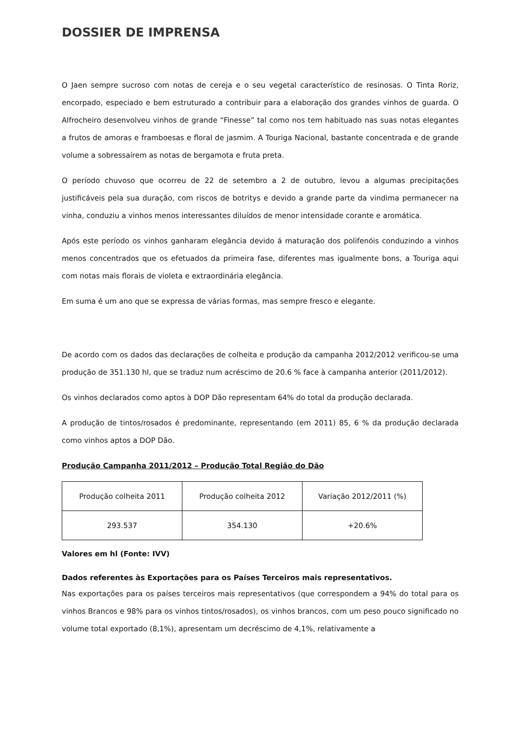DOSSIER DE IMPRENSA
O Jaen sempre sucroso com notas de cereja e o seu vegetal característico de resinosas. O Tinta Roriz, encorpado, especiado e bem estruturado a contribuir para a elaboração dos grandes vinhos de guarda. O Alfrocheiro desenvolveu vinhos de grande “Finesse” tal como nos tem habituado nas suas notas elegantes a frutos de amoras e framboesas e floral de jasmim. A Touriga Nacional, bastante concentrada e de grande volume a sobressaírem as notas de bergamota e fruta preta.
O período chuvoso que ocorreu de 22 de setembro a 2 de outubro, levou a algumas precipitações justificáveis pela sua duração, com riscos de botritys e devido a grande parte da vindima permanecer na vinha, conduziu a vinhos menos interessantes diluídos de menor intensidade corante e aromática.
Após este período os vinhos ganharam elegância devido á maturação dos polifenóis conduzindo a vinhos menos concentrados que os efetuados da primeira fase, diferentes mas igualmente bons, a Touriga aqui com notas mais florais de violeta e extraordinária elegância.
Em suma é um ano que se expressa de várias formas, mas sempre fresco e elegante.
De acordo com os dados das declarações de colheita e produção da campanha 2012/2012 verificou-se uma produção de 351.130 hl, que se traduz num acréscimo de 20.6 % face à campanha anterior (2011/2012).
Os vinhos declarados como aptos à DOP Dão representam 64% do total da produção declarada.
A produção de tintos/rosados é predominante, representando (em 2011) 85, 6 % da produção declarada como vinhos aptos a DOP Dão.
Produção Campanha 2011/2012 – Produção Total Região do Dão
| Produção colheita 2011 | Produção colheita 2012 | Variação 2012/2011 (%) |
| 293.537 | 354.130 | +20.6% |
Valores em hl (Fonte: IVV)
Dados referentes às Exportações para os Países Terceiros mais representativos.
Nas exportações para os países terceiros mais representativos (que correspondem a 94% do total para os vinhos Brancos e 98% para os vinhos tintos/rosados), os vinhos brancos, com um peso pouco significado no volume total exportado (8,1%), apresentam um decréscimo de 4,1%, relativamente a